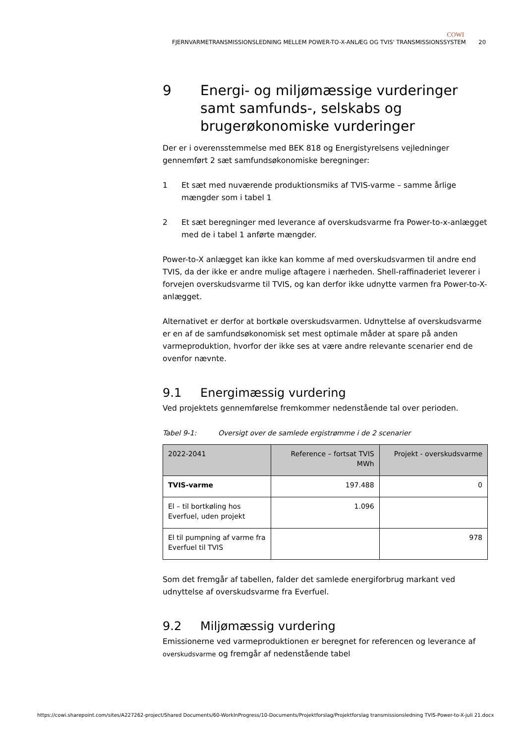COWI
FJERNVARMETRANSMISSIONSLEDNING MELLEM POWER-TO-X-ANLÆG OG TVIS' TRANSMISSIONSSYSTEM 20
9 Energi- og miljømæssige vurderinger samt samfunds-, selskabs og brugerøkonomiske vurderinger
Der er i overensstemmelse med BEK 818 og Energistyrelsens vejledninger gennemført 2 sæt samfundsøkonomiske beregninger:
1 Et sæt med nuværende produktionsmiks af TVIS-varme – samme årlige mængder som i tabel 1
2 Et sæt beregninger med leverance af overskudsvarme fra Power-to-x-anlægget med de i tabel 1 anførte mængder.
Power-to-X anlægget kan ikke kan komme af med overskudsvarmen til andre end TVIS, da der ikke er andre mulige aftagere i nærheden. Shell-raffinaderiet leverer i forvejen overskudsvarme til TVIS, og kan derfor ikke udnytte varmen fra Power-to-X-anlægget.
Alternativet er derfor at bortkøle overskudsvarmen. Udnyttelse af overskudsvarme er en af de samfundsøkonomisk set mest optimale måder at spare på anden varmeproduktion, hvorfor der ikke ses at være andre relevante scenarier end de ovenfor nævnte.
9.1 Energimæssig vurdering
Ved projektets gennemførelse fremkommer nedenstående tal over perioden.
Tabel 9-1: Oversigt over de samlede ergistrømme i de 2 scenarier
| 2022-2041 | Reference – fortsat TVIS MWh | Projekt - overskudsvarme |
| --- | --- | --- |
| TVIS-varme | 197.488 | 0 |
| El – til bortkøling hos Everfuel, uden projekt | 1.096 | |
| El til pumpning af varme fra Everfuel til TVIS | | 978 |
Som det fremgår af tabellen, falder det samlede energiforbrug markant ved udnyttelse af overskudsvarme fra Everfuel.
9.2 Miljømæssig vurdering
Emissionerne ved varmeproduktionen er beregnet for referencen og leverance af overskudsvarme og fremgår af nedenstående tabel
https://cowi.sharepoint.com/sites/A227262-project/Shared Documents/60-WorkInProgress/10-Documents/Projektforslag/Projektforslag transmissionsledning TVIS-Power-to-X-juli 21.docx